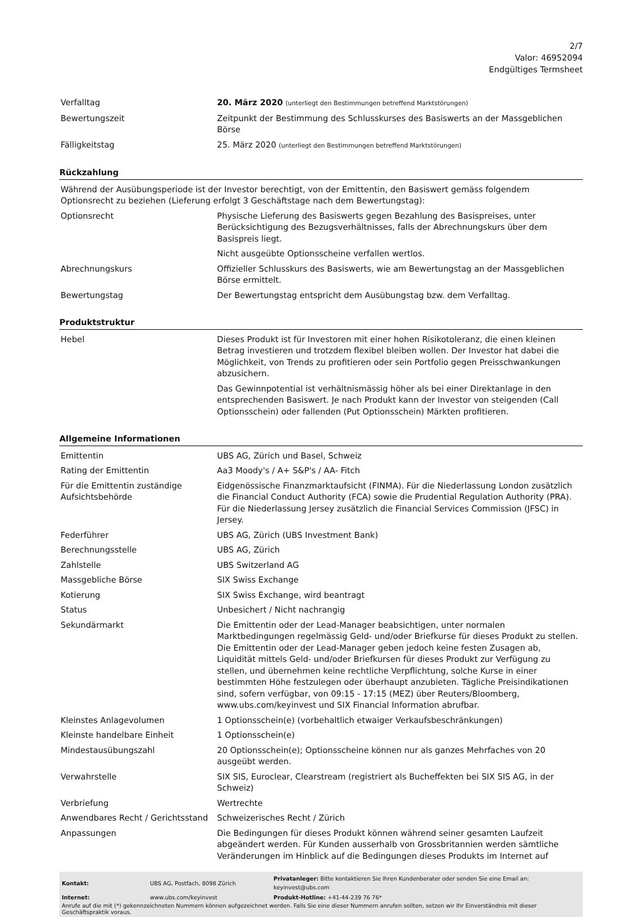2/7
Valor: 46952094
Endgültiges Termsheet
| Verfalltag | 20. März 2020 (unterliegt den Bestimmungen betreffend Marktstörungen) |
| Bewertungszeit | Zeitpunkt der Bestimmung des Schlusskurses des Basiswerts an der Massgeblichen Börse |
| Fälligkeitstag | 25. März 2020 (unterliegt den Bestimmungen betreffend Marktstörungen) |
Rückzahlung
| Während der Ausübungsperiode ist der Investor berechtigt, von der Emittentin, den Basiswert gemäss folgendem Optionsrecht zu beziehen (Lieferung erfolgt 3 Geschäftstage nach dem Bewertungstag): | |
| Optionsrecht | Physische Lieferung des Basiswerts gegen Bezahlung des Basispreises, unter Berücksichtigung des Bezugsverhältnisses, falls der Abrechnungskurs über dem Basispreis liegt. Nicht ausgeübte Optionsscheine verfallen wertlos. |
| Abrechnungskurs | Offizieller Schlusskurs des Basiswerts, wie am Bewertungstag an der Massgeblichen Börse ermittelt. |
| Bewertungstag | Der Bewertungstag entspricht dem Ausübungstag bzw. dem Verfalltag. |
Produktstruktur
| Hebel | Dieses Produkt ist für Investoren mit einer hohen Risikotoleranz, die einen kleinen Betrag investieren und trotzdem flexibel bleiben wollen. Der Investor hat dabei die Möglichkeit, von Trends zu profitieren oder sein Portfolio gegen Preisschwankungen abzusichern. Das Gewinnpotential ist verhältnismässig höher als bei einer Direktanlage in den entsprechenden Basiswert. Je nach Produkt kann der Investor von steigenden (Call Optionsschein) oder fallenden (Put Optionsschein) Märkten profitieren. |
Allgemeine Informationen
| Emittentin | UBS AG, Zürich und Basel, Schweiz |
| Rating der Emittentin | Aa3 Moody's / A+ S&P's / AA- Fitch |
| Für die Emittentin zuständige Aufsichtsbehörde | Eidgenössische Finanzmarktaufsicht (FINMA). Für die Niederlassung London zusätzlich die Financial Conduct Authority (FCA) sowie die Prudential Regulation Authority (PRA). Für die Niederlassung Jersey zusätzlich die Financial Services Commission (JFSC) in Jersey. |
| Federführer | UBS AG, Zürich (UBS Investment Bank) |
| Berechnungsstelle | UBS AG, Zürich |
| Zahlstelle | UBS Switzerland AG |
| Massgebliche Börse | SIX Swiss Exchange |
| Kotierung | SIX Swiss Exchange, wird beantragt |
| Status | Unbesichert / Nicht nachrangig |
| Sekundärmarkt | Die Emittentin oder der Lead-Manager beabsichtigen, unter normalen Marktbedingungen regelmässig Geld- und/oder Briefkurse für dieses Produkt zu stellen. Die Emittentin oder der Lead-Manager geben jedoch keine festen Zusagen ab, Liquidität mittels Geld- und/oder Briefkursen für dieses Produkt zur Verfügung zu stellen, und übernehmen keine rechtliche Verpflichtung, solche Kurse in einer bestimmten Höhe festzulegen oder überhaupt anzubieten. Tägliche Preisindikationen sind, sofern verfügbar, von 09:15 - 17:15 (MEZ) über Reuters/Bloomberg, www.ubs.com/keyinvest und SIX Financial Information abrufbar. |
| Kleinstes Anlagevolumen | 1 Optionsschein(e) (vorbehaltlich etwaiger Verkaufsbeschränkungen) |
| Kleinste handelbare Einheit | 1 Optionsschein(e) |
| Mindestausübungszahl | 20 Optionsschein(e); Optionsscheine können nur als ganzes Mehrfaches von 20 ausgeübt werden. |
| Verwahrstelle | SIX SIS, Euroclear, Clearstream (registriert als Bucheffekten bei SIX SIS AG, in der Schweiz) |
| Verbriefung | Wertrechte |
| Anwendbares Recht / Gerichtsstand | Schweizerisches Recht / Zürich |
| Anpassungen | Die Bedingungen für dieses Produkt können während seiner gesamten Laufzeit abgeändert werden. Für Kunden ausserhalb von Grossbritannien werden sämtliche Veränderungen im Hinblick auf die Bedingungen dieses Produkts im Internet auf |
| Kontakt: | UBS AG, Postfach, 8098 Zürich | Privatanleger: Bitte kontaktieren Sie Ihren Kundenberater oder senden Sie eine Email an: keyinvest@ubs.com |
| Internet: | www.ubs.com/keyinvest | Produkt-Hotline: +41-44-239 76 76* |
Anrufe auf die mit (*) gekennzeichneten Nummern können aufgezeichnet werden. Falls Sie eine dieser Nummern anrufen sollten, setzen wir Ihr Einverständnis mit dieser Geschäftspraktik voraus.